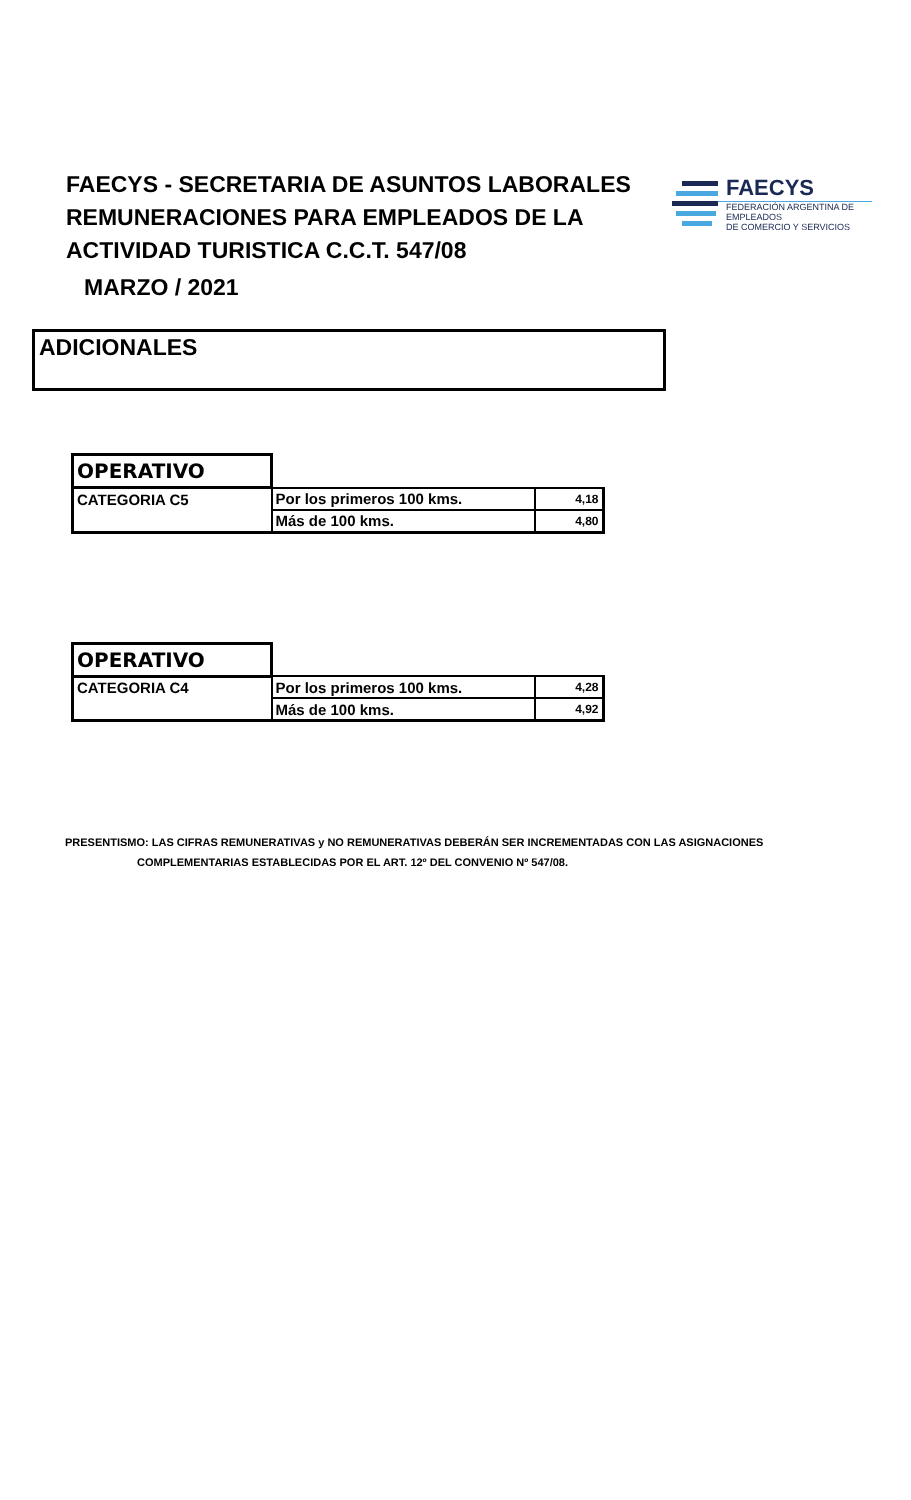FAECYS - SECRETARIA DE ASUNTOS LABORALES
REMUNERACIONES PARA EMPLEADOS DE LA
ACTIVIDAD TURISTICA C.C.T. 547/08
MARZO / 2021
FAECYS
FEDERACIÓN ARGENTINA DE EMPLEADOS
DE COMERCIO Y SERVICIOS
ADICIONALES
| OPERATIVO | | |
| CATEGORIA C5 | Por los primeros 100 kms. | 4,18 |
| | Más de 100 kms. | 4,80 |
| OPERATIVO | | |
| CATEGORIA C4 | Por los primeros 100 kms. | 4,28 |
| | Más de 100 kms. | 4,92 |
PRESENTISMO: LAS CIFRAS REMUNERATIVAS y NO REMUNERATIVAS DEBERÁN SER INCREMENTADAS CON LAS ASIGNACIONES
COMPLEMENTARIAS ESTABLECIDAS POR EL ART. 12º DEL CONVENIO Nº 547/08.